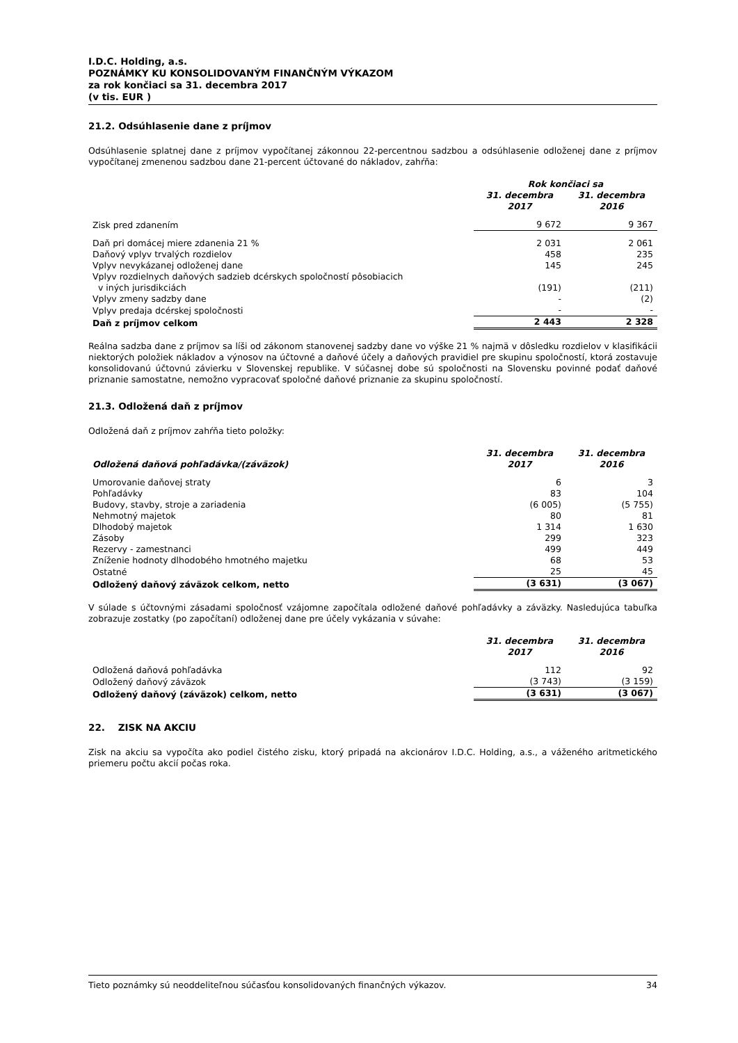I.D.C. Holding, a.s.
POZNÁMKY KU KONSOLIDOVANÝM FINANČNÝM VÝKAZOM
za rok končiaci sa 31. decembra 2017
(v tis. EUR )
21.2. Odsúhlasenie dane z príjmov
Odsúhlasenie splatnej dane z príjmov vypočítanej zákonnou 22-percentnou sadzbou a odsúhlasenie odloženej dane z príjmov vypočítanej zmenenou sadzbou dane 21-percent účtované do nákladov, zahŕňa:
| | Rok končiaci sa | |
| | 31. decembra 2017 | 31. decembra 2016 |
| Zisk pred zdanením | 9 672 | 9 367 |
| Daň pri domácej miere zdanenia 21 % | 2 031 | 2 061 |
| Daňový vplyv trvalých rozdielov | 458 | 235 |
| Vplyv nevykázanej odloženej dane | 145 | 245 |
| Vplyv rozdielnych daňových sadzieb dcérskych spoločností pôsobiacich v iných jurisdikciách | (191) | (211) |
| Vplyv zmeny sadzby dane | - | (2) |
| Vplyv predaja dcérskej spoločnosti | - | - |
| Daň z príjmov celkom | 2 443 | 2 328 |
Reálna sadzba dane z príjmov sa líši od zákonom stanovenej sadzby dane vo výške 21 % najmä v dôsledku rozdielov v klasifikácii niektorých položiek nákladov a výnosov na účtovné a daňové účely a daňových pravidiel pre skupinu spoločností, ktorá zostavuje konsolidovanú účtovnú závierku v Slovenskej republike. V súčasnej dobe sú spoločnosti na Slovensku povinné podať daňové priznanie samostatne, nemožno vypracovať spoločné daňové priznanie za skupinu spoločností.
21.3. Odložená daň z príjmov
Odložená daň z príjmov zahŕňa tieto položky:
| Odložená daňová pohľadávka/(záväzok) | 31. decembra 2017 | 31. decembra 2016 |
| --- | --- | --- |
| Umorovanie daňovej straty | 6 | 3 |
| Pohľadávky | 83 | 104 |
| Budovy, stavby, stroje a zariadenia | (6 005) | (5 755) |
| Nehmotný majetok | 80 | 81 |
| Dlhodobý majetok | 1 314 | 1 630 |
| Zásoby | 299 | 323 |
| Rezervy - zamestnanci | 499 | 449 |
| Zníženie hodnoty dlhodobého hmotného majetku | 68 | 53 |
| Ostatné | 25 | 45 |
| Odložený daňový záväzok celkom, netto | (3 631) | (3 067) |
V súlade s účtovnými zásadami spoločnosť vzájomne započítala odložené daňové pohľadávky a záväzky. Nasledujúca tabuľka zobrazuje zostatky (po započítaní) odloženej dane pre účely vykázania v súvahe:
| | 31. decembra 2017 | 31. decembra 2016 |
| Odložená daňová pohľadávka | 112 | 92 |
| Odložený daňový záväzok | (3 743) | (3 159) |
| Odložený daňový (záväzok) celkom, netto | (3 631) | (3 067) |
22. ZISK NA AKCIU
Zisk na akciu sa vypočíta ako podiel čistého zisku, ktorý pripadá na akcionárov I.D.C. Holding, a.s., a váženého aritmetického priemeru počtu akcií počas roka.
Tieto poznámky sú neoddeliteľnou súčasťou konsolidovaných finančných výkazov. 34